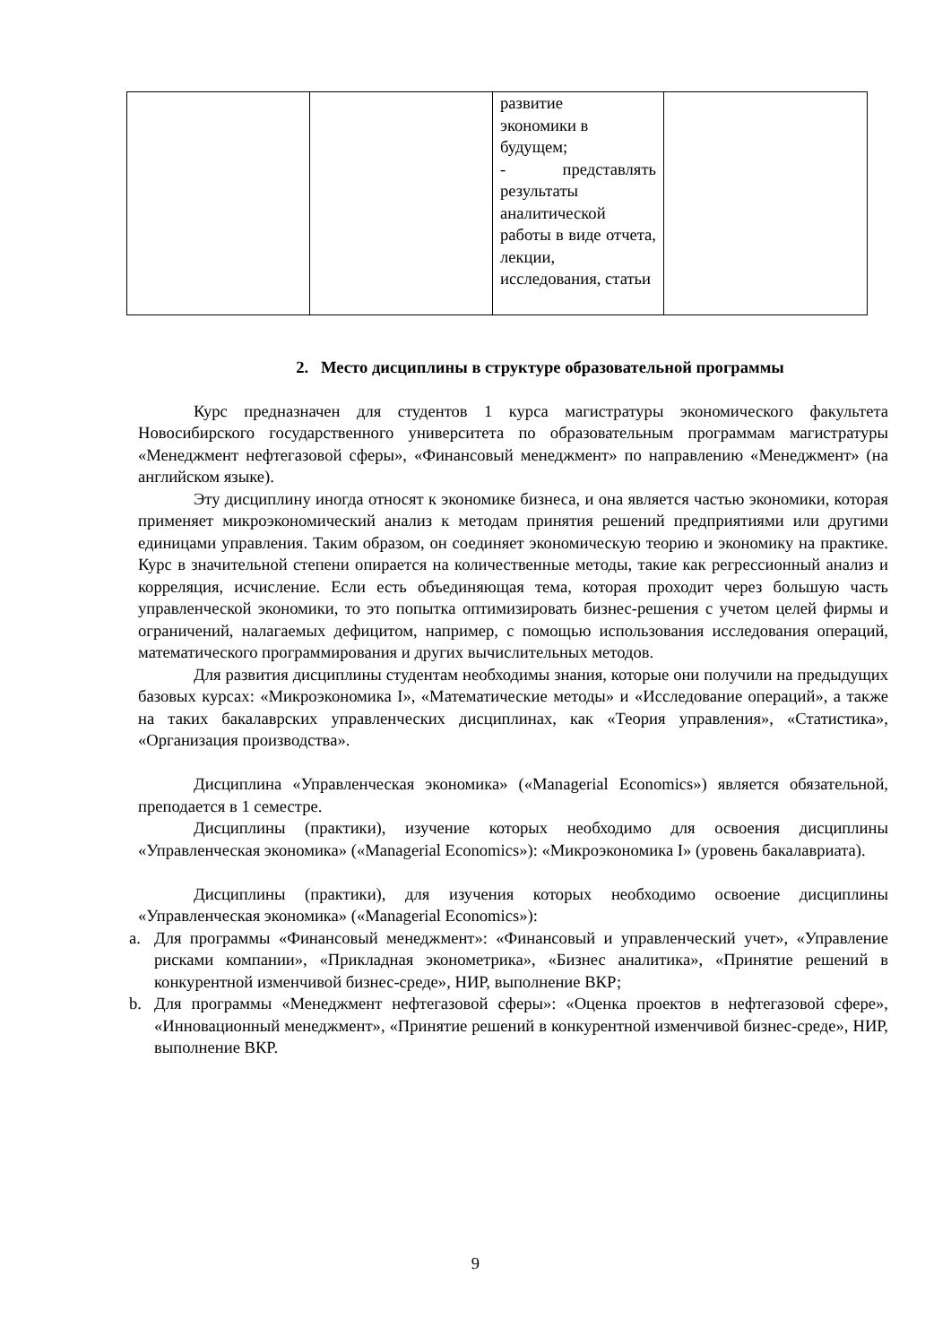| | | развитие экономики в будущем; - представлять результаты аналитической работы в виде отчета, лекции, исследования, статьи | |
2. Место дисциплины в структуре образовательной программы
Курс предназначен для студентов 1 курса магистратуры экономического факультета Новосибирского государственного университета по образовательным программам магистратуры «Менеджмент нефтегазовой сферы», «Финансовый менеджмент» по направлению «Менеджмент» (на английском языке).
Эту дисциплину иногда относят к экономике бизнеса, и она является частью экономики, которая применяет микроэкономический анализ к методам принятия решений предприятиями или другими единицами управления. Таким образом, он соединяет экономическую теорию и экономику на практике. Курс в значительной степени опирается на количественные методы, такие как регрессионный анализ и корреляция, исчисление. Если есть объединяющая тема, которая проходит через большую часть управленческой экономики, то это попытка оптимизировать бизнес-решения с учетом целей фирмы и ограничений, налагаемых дефицитом, например, с помощью использования исследования операций, математического программирования и других вычислительных методов.
Для развития дисциплины студентам необходимы знания, которые они получили на предыдущих базовых курсах: «Микроэкономика I», «Математические методы» и «Исследование операций», а также на таких бакалаврских управленческих дисциплинах, как «Теория управления», «Статистика», «Организация производства».
Дисциплина «Управленческая экономика» («Managerial Economics») является обязательной, преподается в 1 семестре.
Дисциплины (практики), изучение которых необходимо для освоения дисциплины «Управленческая экономика» («Managerial Economics»): «Микроэкономика I» (уровень бакалавриата).
Дисциплины (практики), для изучения которых необходимо освоение дисциплины «Управленческая экономика» («Managerial Economics»):
a. Для программы «Финансовый менеджмент»: «Финансовый и управленческий учет», «Управление рисками компании», «Прикладная эконометрика», «Бизнес аналитика», «Принятие решений в конкурентной изменчивой бизнес-среде», НИР, выполнение ВКР;
b. Для программы «Менеджмент нефтегазовой сферы»: «Оценка проектов в нефтегазовой сфере», «Инновационный менеджмент», «Принятие решений в конкурентной изменчивой бизнес-среде», НИР, выполнение ВКР.
9